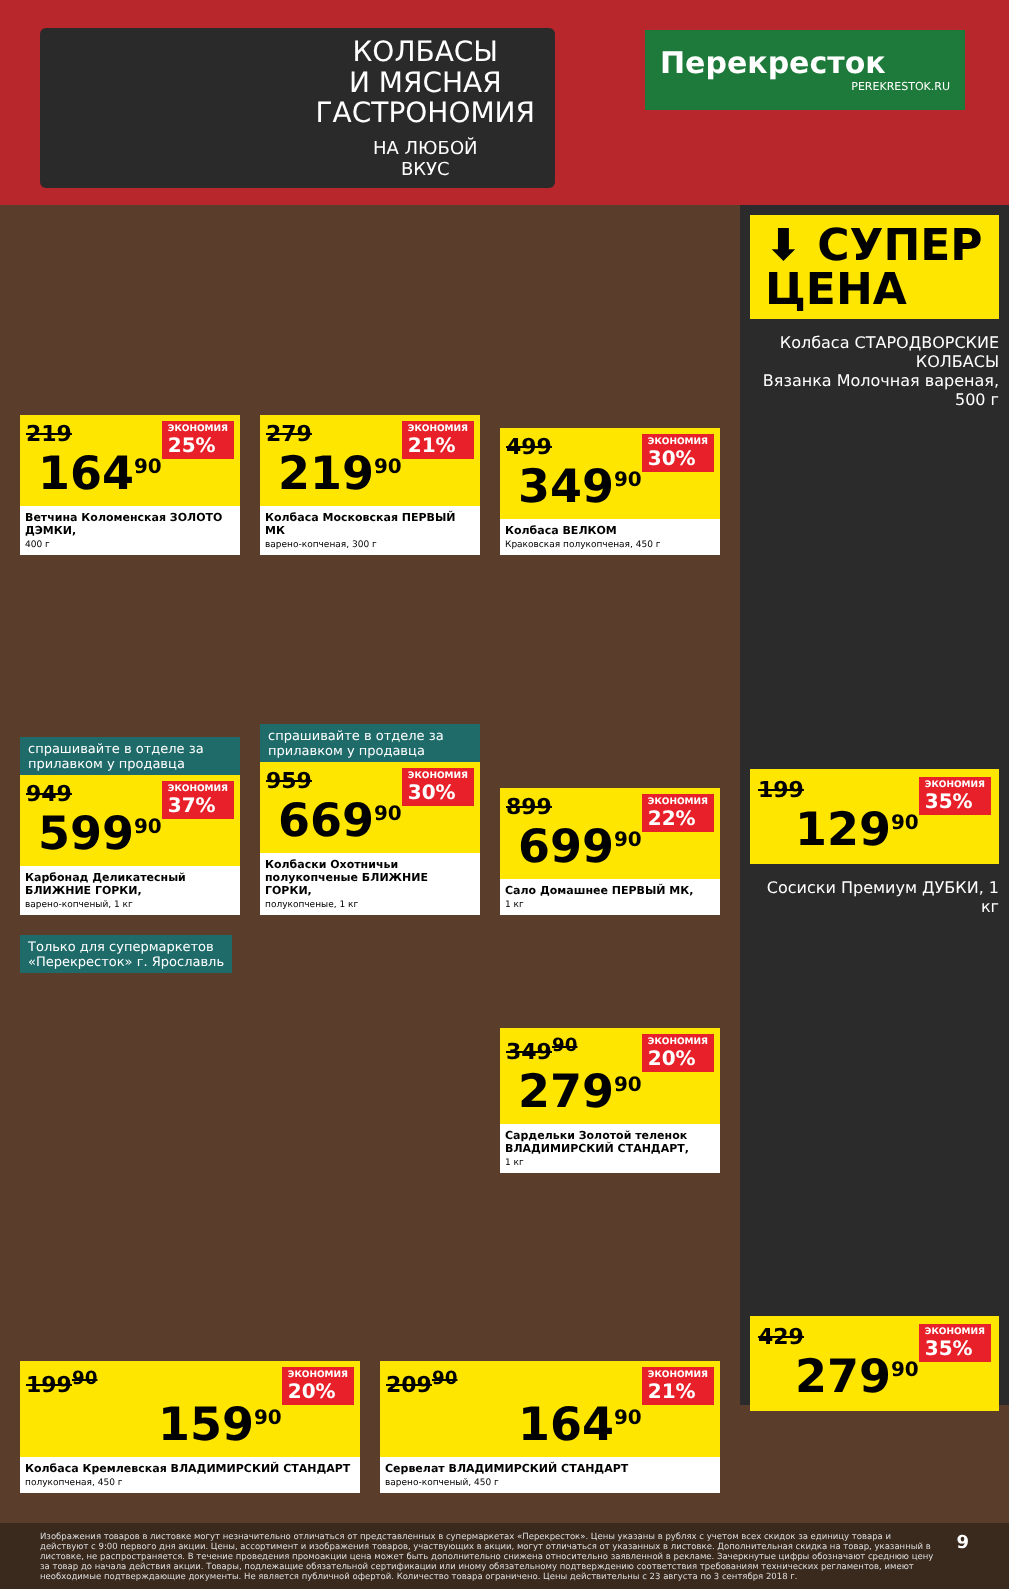КОЛБАСЫ
И МЯСНАЯ
ГАСТРОНОМИЯ
НА ЛЮБОЙ
ВКУС
Перекресток
PEREKRESTOK.RU
ЭКОНОМИЯ
25% 219
164<sup>90</sup>
Ветчина Коломенская ЗОЛОТО ДЭМКИ,
400 г
ЭКОНОМИЯ
21% 279
219<sup>90</sup>
Колбаса Московская ПЕРВЫЙ МК
варено-копченая, 300 г
ЭКОНОМИЯ
30% 499
349<sup>90</sup>
Колбаса ВЕЛКОМ
Краковская полукопченая, 450 г
спрашивайте в отделе за прилавком у продавца
ЭКОНОМИЯ
37% 949
599<sup>90</sup>
Карбонад Деликатесный БЛИЖНИЕ ГОРКИ,
варено-копченый, 1 кг
спрашивайте в отделе за прилавком у продавца
ЭКОНОМИЯ
30% 959
669<sup>90</sup>
Колбаски Охотничьи полукопченые БЛИЖНИЕ ГОРКИ,
полукопченые, 1 кг
ЭКОНОМИЯ
22% 899
699<sup>90</sup>
Сало Домашнее ПЕРВЫЙ МК,
1 кг
Только для супермаркетов
«Перекресток» г. Ярославль
ЭКОНОМИЯ
20% 349<sup>90</sup>
279<sup>90</sup>
Сардельки Золотой теленок ВЛАДИМИРСКИЙ СТАНДАРТ,
1 кг
ЭКОНОМИЯ
20% 199<sup>90</sup>
159<sup>90</sup>
Колбаса Кремлевская ВЛАДИМИРСКИЙ СТАНДАРТ
полукопченая, 450 г
ЭКОНОМИЯ
21% 209<sup>90</sup>
164<sup>90</sup>
Сервелат ВЛАДИМИРСКИЙ СТАНДАРТ
варено-копченый, 450 г
⬇ СУПЕР ЦЕНА
Колбаса СТАРОДВОРСКИЕ КОЛБАСЫ
Вязанка Молочная вареная, 500 г
ЭКОНОМИЯ
35% 199
129<sup>90</sup>
Сосиски Премиум ДУБКИ, 1 кг
ЭКОНОМИЯ
35% 429
279<sup>90</sup>
Изображения товаров в листовке могут незначительно отличаться от представленных в супермаркетах «Перекресток». Цены указаны в рублях с учетом всех скидок за единицу товара и действуют с 9:00 первого дня акции. Цены, ассортимент и изображения товаров, участвующих в акции, могут отличаться от указанных в листовке. Дополнительная скидка на товар, указанный в листовке, не распространяется. В течение проведения промоакции цена может быть дополнительно снижена относительно заявленной в рекламе. Зачеркнутые цифры обозначают среднюю цену за товар до начала действия акции. Товары, подлежащие обязательной сертификации или иному обязательному подтверждению соответствия требованиям технических регламентов, имеют необходимые подтверждающие документы. Не является публичной офертой. Количество товара ограничено. Цены действительны с 23 августа по 3 сентября 2018 г.
9